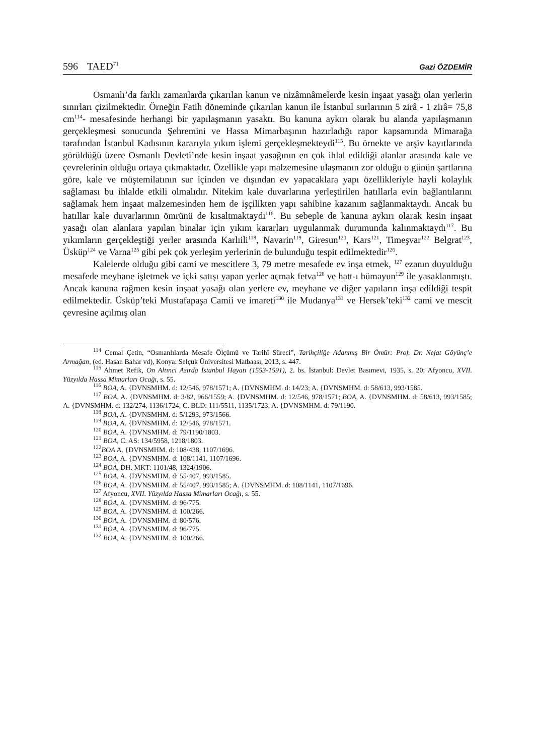596 TAED<sup>71</sup>
Gazi ÖZDEMİR
Osmanlı’da farklı zamanlarda çıkarılan kanun ve nizâmnâmelerde kesin inşaat yasağı olan yerlerin sınırları çizilmektedir. Örneğin Fatih döneminde çıkarılan kanun ile İstanbul surlarının 5 zirâ - 1 zirâ= 75,8 cm<sup>114</sup>- mesafesinde herhangi bir yapılaşmanın yasaktı. Bu kanuna aykırı olarak bu alanda yapılaşmanın gerçekleşmesi sonucunda Şehremini ve Hassa Mimarbaşının hazırladığı rapor kapsamında Mimarağa tarafından İstanbul Kadısının kararıyla yıkım işlemi gerçekleşmekteydi<sup>115</sup>. Bu örnekte ve arşiv kayıtlarında görüldüğü üzere Osmanlı Devleti’nde kesin inşaat yasağının en çok ihlal edildiği alanlar arasında kale ve çevrelerinin olduğu ortaya çıkmaktadır. Özellikle yapı malzemesine ulaşmanın zor olduğu o günün şartlarına göre, kale ve müştemilatının sur içinden ve dışından ev yapacaklara yapı özellikleriyle hayli kolaylık sağlaması bu ihlalde etkili olmalıdır. Nitekim kale duvarlarına yerleştirilen hatıllarla evin bağlantılarını sağlamak hem inşaat malzemesinden hem de işçilikten yapı sahibine kazanım sağlanmaktaydı. Ancak bu hatıllar kale duvarlarının ömrünü de kısaltmaktaydı<sup>116</sup>. Bu sebeple de kanuna aykırı olarak kesin inşaat yasağı olan alanlara yapılan binalar için yıkım kararları uygulanmak durumunda kalınmaktaydı<sup>117</sup>. Bu yıkımların gerçekleştiği yerler arasında Karlıili<sup>118</sup>, Navarin<sup>119</sup>, Giresun<sup>120</sup>, Kars<sup>121</sup>, Timeşvar<sup>122</sup> Belgrat<sup>123</sup>, Üsküp<sup>124</sup> ve Varna<sup>125</sup> gibi pek çok yerleşim yerlerinin de bulunduğu tespit edilmektedir<sup>126</sup>.
Kalelerde olduğu gibi cami ve mescitlere 3, 79 metre mesafede ev inşa etmek, <sup>127</sup> ezanın duyulduğu mesafede meyhane işletmek ve içki satışı yapan yerler açmak fetva<sup>128</sup> ve hatt-ı hümayun<sup>129</sup> ile yasaklanmıştı. Ancak kanuna rağmen kesin inşaat yasağı olan yerlere ev, meyhane ve diğer yapıların inşa edildiği tespit edilmektedir. Üsküp’teki Mustafapaşa Camii ve imareti<sup>130</sup> ile Mudanya<sup>131</sup> ve Hersek’teki<sup>132</sup> cami ve mescit çevresine açılmış olan
<sup>114</sup> Cemal Çetin, “Osmanlılarda Mesafe Ölçümü ve Tarihî Süreci”, Tarihçiliğe Adanmış Bir Ömür: Prof. Dr. Nejat Göyünç’e Armağan, (ed. Hasan Bahar vd), Konya: Selçuk Üniversitesi Matbaası, 2013, s. 447.
<sup>115</sup> Ahmet Refik, On Altıncı Asırda İstanbul Hayatı (1553-1591), 2. bs. İstanbul: Devlet Basımevi, 1935, s. 20; Afyoncu, XVII. Yüzyılda Hassa Mimarları Ocağı, s. 55.
<sup>116</sup> BOA, A. {DVNSMHM. d: 12/546, 978/1571; A. {DVNSMHM. d: 14/23; A. {DVNSMHM. d: 58/613, 993/1585.
<sup>117</sup> BOA, A. {DVNSMHM. d: 3/82, 966/1559; A. {DVNSMHM. d: 12/546, 978/1571; BOA, A. {DVNSMHM. d: 58/613, 993/1585; A. {DVNSMHM. d: 132/274, 1136/1724; C. BLD: 111/5511, 1135/1723; A. {DVNSMHM. d: 79/1190.
<sup>118</sup> BOA, A. {DVNSMHM. d: 5/1293, 973/1566.
<sup>119</sup> BOA, A. {DVNSMHM. d: 12/546, 978/1571.
<sup>120</sup> BOA, A. {DVNSMHM. d: 79/1190/1803.
<sup>121</sup> BOA, C. AS: 134/5958, 1218/1803.
<sup>122</sup>BOA A. {DVNSMHM. d: 108/438, 1107/1696.
<sup>123</sup> BOA, A. {DVNSMHM. d: 108/1141, 1107/1696.
<sup>124</sup> BOA, DH. MKT: 1101/48, 1324/1906.
<sup>125</sup> BOA, A. {DVNSMHM. d: 55/407, 993/1585.
<sup>126</sup> BOA, A. {DVNSMHM. d: 55/407, 993/1585; A. {DVNSMHM. d: 108/1141, 1107/1696.
<sup>127</sup> Afyoncu, XVII. Yüzyılda Hassa Mimarları Ocağı, s. 55.
<sup>128</sup> BOA, A. {DVNSMHM. d: 96/775.
<sup>129</sup> BOA, A. {DVNSMHM. d: 100/266.
<sup>130</sup> BOA, A. {DVNSMHM. d: 80/576.
<sup>131</sup> BOA, A. {DVNSMHM. d: 96/775.
<sup>132</sup> BOA, A. {DVNSMHM. d: 100/266.